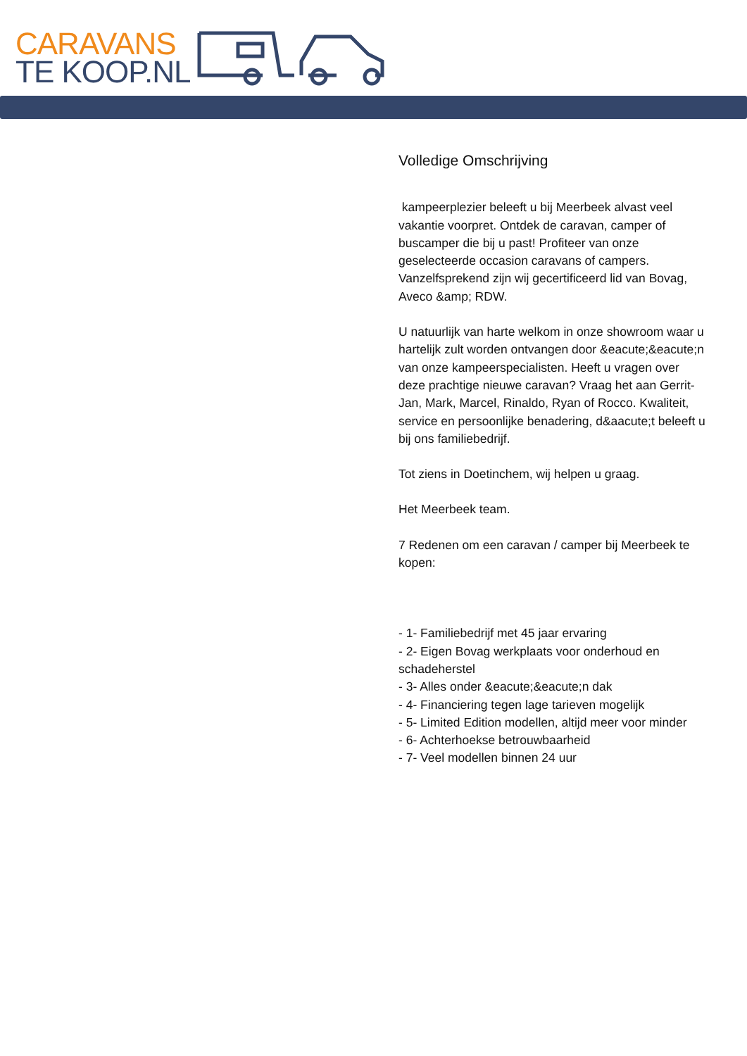CARAVANS
TE KOOP.NL
Volledige Omschrijving
kampeerplezier beleeft u bij Meerbeek alvast veel vakantie voorpret. Ontdek de caravan, camper of buscamper die bij u past! Profiteer van onze geselecteerde occasion caravans of campers. Vanzelfsprekend zijn wij gecertificeerd lid van Bovag, Aveco &amp; RDW.
U natuurlijk van harte welkom in onze showroom waar u hartelijk zult worden ontvangen door &eacute;&eacute;n van onze kampeerspecialisten. Heeft u vragen over deze prachtige nieuwe caravan? Vraag het aan Gerrit-Jan, Mark, Marcel, Rinaldo, Ryan of Rocco. Kwaliteit, service en persoonlijke benadering, d&aacute;t beleeft u bij ons familiebedrijf.
Tot ziens in Doetinchem, wij helpen u graag.
Het Meerbeek team.
7 Redenen om een caravan / camper bij Meerbeek te kopen:
- 1- Familiebedrijf met 45 jaar ervaring
- 2- Eigen Bovag werkplaats voor onderhoud en schadeherstel
- 3- Alles onder &eacute;&eacute;n dak
- 4- Financiering tegen lage tarieven mogelijk
- 5- Limited Edition modellen, altijd meer voor minder
- 6- Achterhoekse betrouwbaarheid
- 7- Veel modellen binnen 24 uur